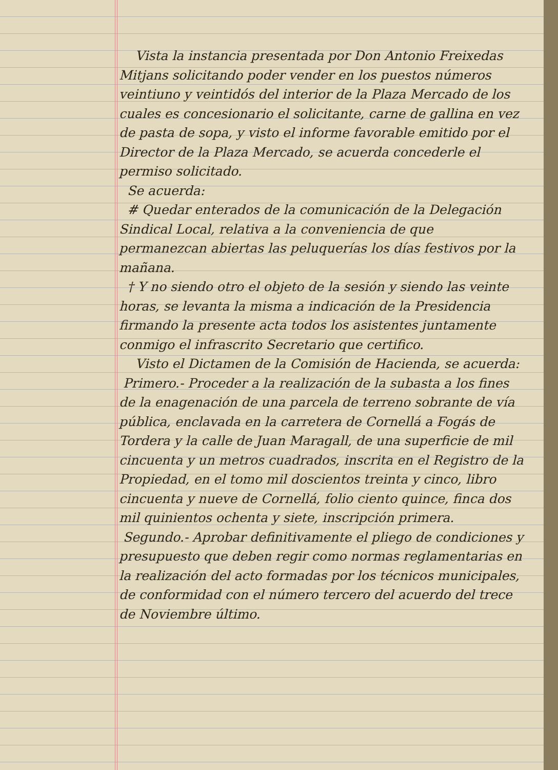Vista la instancia presentada por Don Antonio Freixedas Mitjans solicitando poder vender en los puestos números veintiuno y veintidós del interior de la Plaza Mercado de los cuales es concesionario el solicitante, carne de gallina en vez de pasta de sopa, y visto el informe favorable emitido por el Director de la Plaza Mercado, se acuerda concederle el permiso solicitado.
Se acuerda:
# Quedar enterados de la comunicación de la Delegación Sindical Local, relativa a la conveniencia de que permanezcan abiertas las peluquerías los días festivos por la mañana.
† Y no siendo otro el objeto de la sesión y siendo las veinte horas, se levanta la misma a indicación de la Presidencia firmando la presente acta todos los asistentes juntamente conmigo el infrascrito Secretario que certifico.
Visto el Dictamen de la Comisión de Hacienda, se acuerda:
Primero.- Proceder a la realización de la subasta a los fines de la enagenación de una parcela de terreno sobrante de vía pública, enclavada en la carretera de Cornellá a Fogás de Tordera y la calle de Juan Maragall, de una superficie de mil cincuenta y un metros cuadrados, inscrita en el Registro de la Propiedad, en el tomo mil doscientos treinta y cinco, libro cincuenta y nueve de Cornellá, folio ciento quince, finca dos mil quinientos ochenta y siete, inscripción primera.
Segundo.- Aprobar definitivamente el pliego de condiciones y presupuesto que deben regir como normas reglamentarias en la realización del acto formadas por los técnicos municipales, de conformidad con el número tercero del acuerdo del trece de Noviembre último.